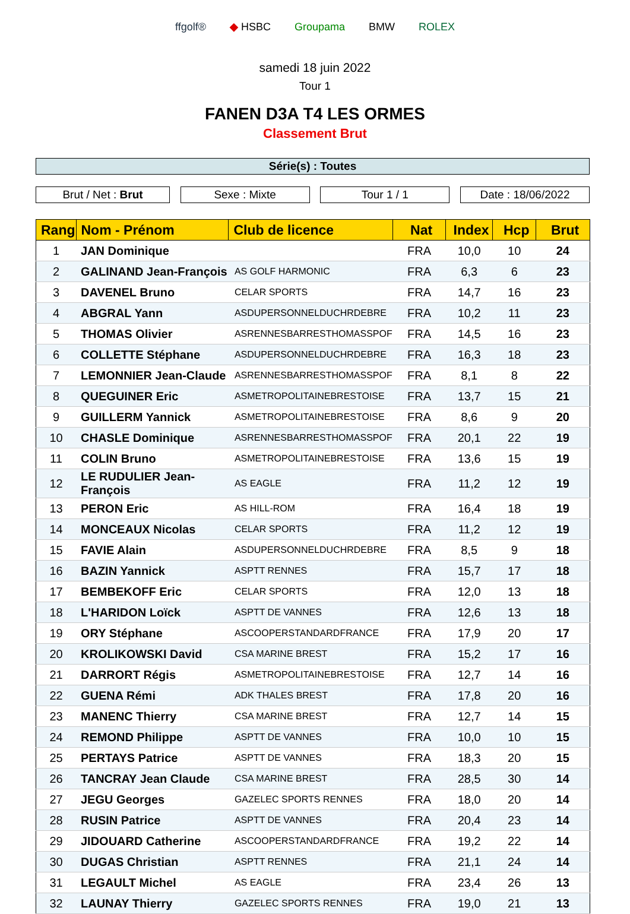ffgolf® ◆ HSBC Groupama BMW ROLEX
samedi 18 juin 2022
Tour 1
FANEN D3A T4 LES ORMES
Classement Brut
Série(s) : Toutes
Brut / Net : Brut Sexe : Mixte Tour 1 / 1 Date : 18/06/2022
| Rang | Nom - Prénom | Club de licence | Nat | Index | Hcp | Brut |
| --- | --- | --- | --- | --- | --- | --- |
| 1 | JAN Dominique | | FRA | 10,0 | 10 | 24 |
| 2 | GALINAND Jean-François | AS GOLF HARMONIC | FRA | 6,3 | 6 | 23 |
| 3 | DAVENEL Bruno | CELAR SPORTS | FRA | 14,7 | 16 | 23 |
| 4 | ABGRAL Yann | ASDUPERSONNELDUCHRDEBRE | FRA | 10,2 | 11 | 23 |
| 5 | THOMAS Olivier | ASRENNESBARRESTHOMASSPOF | FRA | 14,5 | 16 | 23 |
| 6 | COLLETTE Stéphane | ASDUPERSONNELDUCHRDEBRE | FRA | 16,3 | 18 | 23 |
| 7 | LEMONNIER Jean-Claude | ASRENNESBARRESTHOMASSPOF | FRA | 8,1 | 8 | 22 |
| 8 | QUEGUINER Eric | ASMETROPOLITAINEBRESTOISE | FRA | 13,7 | 15 | 21 |
| 9 | GUILLERM Yannick | ASMETROPOLITAINEBRESTOISE | FRA | 8,6 | 9 | 20 |
| 10 | CHASLE Dominique | ASRENNESBARRESTHOMASSPOF | FRA | 20,1 | 22 | 19 |
| 11 | COLIN Bruno | ASMETROPOLITAINEBRESTOISE | FRA | 13,6 | 15 | 19 |
| 12 | LE RUDULIER Jean-François | AS EAGLE | FRA | 11,2 | 12 | 19 |
| 13 | PERON Eric | AS HILL-ROM | FRA | 16,4 | 18 | 19 |
| 14 | MONCEAUX Nicolas | CELAR SPORTS | FRA | 11,2 | 12 | 19 |
| 15 | FAVIE Alain | ASDUPERSONNELDUCHRDEBRE | FRA | 8,5 | 9 | 18 |
| 16 | BAZIN Yannick | ASPTT RENNES | FRA | 15,7 | 17 | 18 |
| 17 | BEMBEKOFF Eric | CELAR SPORTS | FRA | 12,0 | 13 | 18 |
| 18 | L'HARIDON Loïck | ASPTT DE VANNES | FRA | 12,6 | 13 | 18 |
| 19 | ORY Stéphane | ASCOOPERSTANDARDFRANCE | FRA | 17,9 | 20 | 17 |
| 20 | KROLIKOWSKI David | CSA MARINE BREST | FRA | 15,2 | 17 | 16 |
| 21 | DARRORT Régis | ASMETROPOLITAINEBRESTOISE | FRA | 12,7 | 14 | 16 |
| 22 | GUENA Rémi | ADK THALES BREST | FRA | 17,8 | 20 | 16 |
| 23 | MANENC Thierry | CSA MARINE BREST | FRA | 12,7 | 14 | 15 |
| 24 | REMOND Philippe | ASPTT DE VANNES | FRA | 10,0 | 10 | 15 |
| 25 | PERTAYS Patrice | ASPTT DE VANNES | FRA | 18,3 | 20 | 15 |
| 26 | TANCRAY Jean Claude | CSA MARINE BREST | FRA | 28,5 | 30 | 14 |
| 27 | JEGU Georges | GAZELEC SPORTS RENNES | FRA | 18,0 | 20 | 14 |
| 28 | RUSIN Patrice | ASPTT DE VANNES | FRA | 20,4 | 23 | 14 |
| 29 | JIDOUARD Catherine | ASCOOPERSTANDARDFRANCE | FRA | 19,2 | 22 | 14 |
| 30 | DUGAS Christian | ASPTT RENNES | FRA | 21,1 | 24 | 14 |
| 31 | LEGAULT Michel | AS EAGLE | FRA | 23,4 | 26 | 13 |
| 32 | LAUNAY Thierry | GAZELEC SPORTS RENNES | FRA | 19,0 | 21 | 13 |